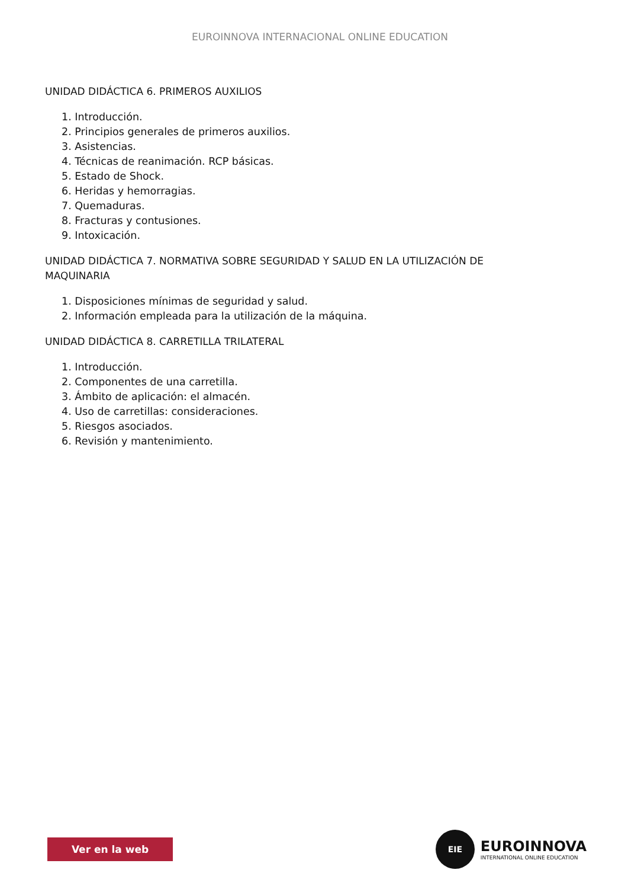EUROINNOVA INTERNACIONAL ONLINE EDUCATION
UNIDAD DIDÁCTICA 6. PRIMEROS AUXILIOS
1. Introducción.
2. Principios generales de primeros auxilios.
3. Asistencias.
4. Técnicas de reanimación. RCP básicas.
5. Estado de Shock.
6. Heridas y hemorragias.
7. Quemaduras.
8. Fracturas y contusiones.
9. Intoxicación.
UNIDAD DIDÁCTICA 7. NORMATIVA SOBRE SEGURIDAD Y SALUD EN LA UTILIZACIÓN DE MAQUINARIA
1. Disposiciones mínimas de seguridad y salud.
2. Información empleada para la utilización de la máquina.
UNIDAD DIDÁCTICA 8. CARRETILLA TRILATERAL
1. Introducción.
2. Componentes de una carretilla.
3. Ámbito de aplicación: el almacén.
4. Uso de carretillas: consideraciones.
5. Riesgos asociados.
6. Revisión y mantenimiento.
Ver en la web
EIE
EUROINNOVA
INTERNATIONAL ONLINE EDUCATION